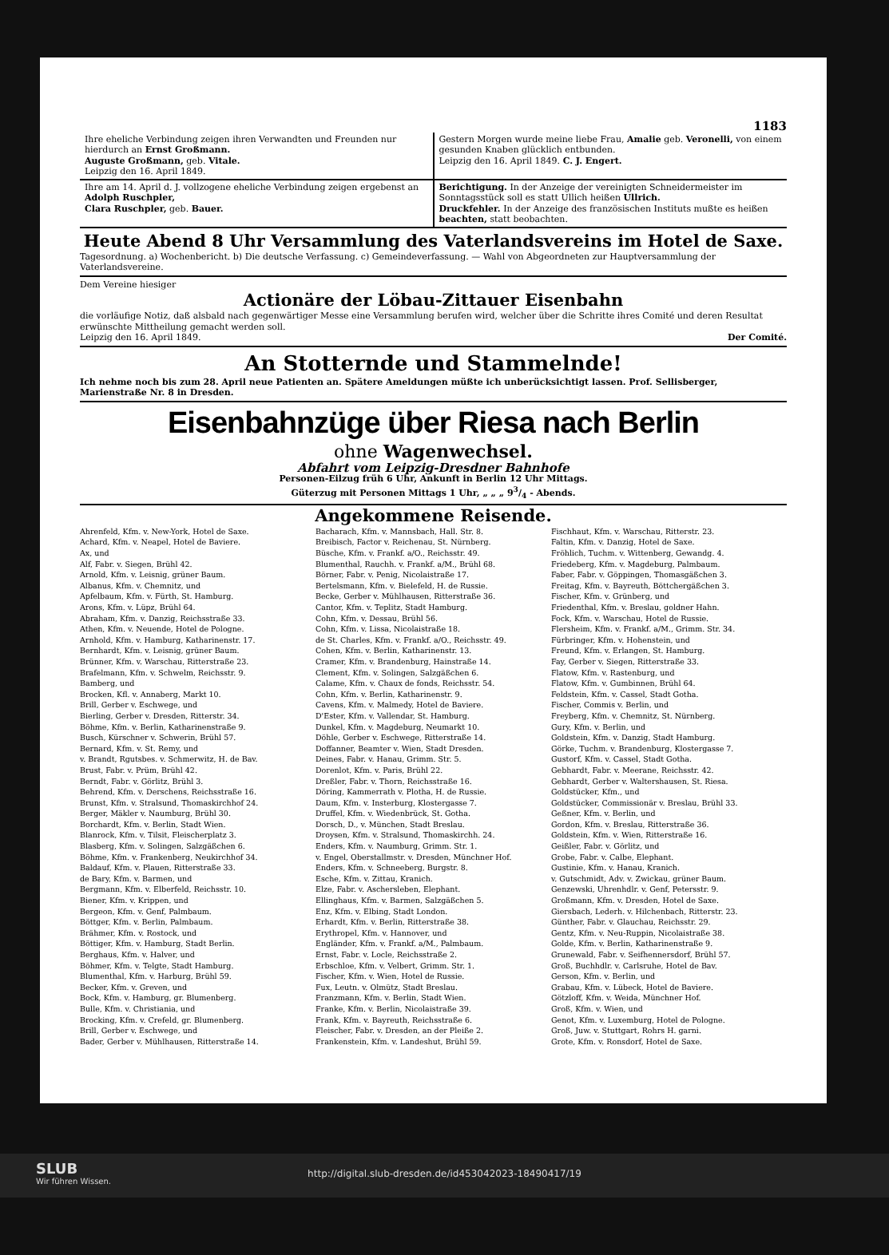1183
Ihre eheliche Verbindung zeigen ihren Verwandten und Freunden nur hierdurch an Ernst Großmann.
Auguste Großmann, geb. Vitale.
Leipzig den 16. April 1849.
Gestern Morgen wurde meine liebe Frau, Amalie geb. Veronelli, von einem gesunden Knaben glücklich entbunden.
Leipzig den 16. April 1849. C. J. Engert.
Ihre am 14. April d. J. vollzogene eheliche Verbindung zeigen ergebenst an
Adolph Ruschpler,
Clara Ruschpler, geb. Bauer.
Berichtigung. In der Anzeige der vereinigten Schneidermeister im Sonntagsstück soll es statt Ullich heißen Ullrich.
Druckfehler. In der Anzeige des französischen Instituts mußte es heißen beachten, statt beobachten.
Heute Abend 8 Uhr Versammlung des Vaterlandsvereins im Hotel de Saxe.
Tagesordnung. a) Wochenbericht. b) Die deutsche Verfassung. c) Gemeindeverfassung. — Wahl von Abgeordneten zur Hauptversammlung der Vaterlandsvereine.
Dem Vereine hiesiger
Actionäre der Löbau-Zittauer Eisenbahn
die vorläufige Notiz, daß alsbald nach gegenwärtiger Messe eine Versammlung berufen wird, welcher über die Schritte ihres Comité und deren Resultat erwünschte Mittheilung gemacht werden soll.
Leipzig den 16. April 1849. Der Comité.
An Stotternde und Stammelnde!
Ich nehme noch bis zum 28. April neue Patienten an. Spätere Amel­dungen müßte ich unberücksichtigt lassen. Prof. Sellisberger, Marienstraße Nr. 8 in Dresden.
Eisenbahnzüge über Riesa nach Berlin
ohne Wagenwechsel.
Abfahrt vom Leipzig-Dresdner Bahnhofe
Personen-Eilzug früh 6 Uhr, Ankunft in Berlin 12 Uhr Mittags.
Güterzug mit Personen Mittags 1 Uhr, „ „ „ 93/4 - Abends.
Angekommene Reisende.
Ahrenfeld, Kfm. v. New-York, Hotel de Saxe.
Achard, Kfm. v. Neapel, Hotel de Baviere.
Ax, und
Alf, Fabr. v. Siegen, Brühl 42.
Arnold, Kfm. v. Leisnig, grüner Baum.
Albanus, Kfm. v. Chemnitz, und
Apfelbaum, Kfm. v. Fürth, St. Hamburg.
Arons, Kfm. v. Lüpz, Brühl 64.
Abraham, Kfm. v. Danzig, Reichsstraße 33.
Athen, Kfm. v. Neuende, Hotel de Pologne.
Arnhold, Kfm. v. Hamburg, Katharinenstr. 17.
Bernhardt, Kfm. v. Leisnig, grüner Baum.
Brünner, Kfm. v. Warschau, Ritterstraße 23.
Brafelmann, Kfm. v. Schwelm, Reichsstr. 9.
Bamberg, und
Brocken, Kfl. v. Annaberg, Markt 10.
Brill, Gerber v. Eschwege, und
Bierling, Gerber v. Dresden, Ritterstr. 34.
Böhme, Kfm. v. Berlin, Katharinenstraße 9.
Busch, Kürschner v. Schwerin, Brühl 57.
Bernard, Kfm. v. St. Remy, und
v. Brandt, Rgutsbes. v. Schmerwitz, H. de Bav.
Brust, Fabr. v. Prüm, Brühl 42.
Berndt, Fabr. v. Görlitz, Brühl 3.
Behrend, Kfm. v. Derschens, Reichsstraße 16.
Brunst, Kfm. v. Stralsund, Thomaskirchhof 24.
Berger, Mäkler v. Naumburg, Brühl 30.
Borchardt, Kfm. v. Berlin, Stadt Wien.
Blanrock, Kfm. v. Tilsit, Fleischerplatz 3.
Blasberg, Kfm. v. Solingen, Salzgäßchen 6.
Böhme, Kfm. v. Frankenberg, Neukirchhof 34.
Baldauf, Kfm. v. Plauen, Ritterstraße 33.
de Bary, Kfm. v. Barmen, und
Bergmann, Kfm. v. Elberfeld, Reichsstr. 10.
Biener, Kfm. v. Krippen, und
Bergeon, Kfm. v. Genf, Palmbaum.
Böttger, Kfm. v. Berlin, Palmbaum.
Brähmer, Kfm. v. Rostock, und
Böttiger, Kfm. v. Hamburg, Stadt Berlin.
Berghaus, Kfm. v. Halver, und
Böhmer, Kfm. v. Telgte, Stadt Hamburg.
Blumenthal, Kfm. v. Harburg, Brühl 59.
Becker, Kfm. v. Greven, und
Bock, Kfm. v. Hamburg, gr. Blumenberg.
Bulle, Kfm. v. Christiania, und
Brocking, Kfm. v. Crefeld, gr. Blumenberg.
Brill, Gerber v. Eschwege, und
Bader, Gerber v. Mühlhausen, Ritterstraße 14.
Bacharach, Kfm. v. Mannsbach, Hall. Str. 8.
Breibisch, Factor v. Reichenau, St. Nürnberg.
Büsche, Kfm. v. Frankf. a/O., Reichsstr. 49.
Blumenthal, Rauchh. v. Frankf. a/M., Brühl 68.
Börner, Fabr. v. Penig, Nicolaistraße 17.
Bertelsmann, Kfm. v. Bielefeld, H. de Russie.
Becke, Gerber v. Mühlhausen, Ritterstraße 36.
Cantor, Kfm. v. Teplitz, Stadt Hamburg.
Cohn, Kfm. v. Dessau, Brühl 56.
Cohn, Kfm. v. Lissa, Nicolaistraße 18.
de St. Charles, Kfm. v. Frankf. a/O., Reichsstr. 49.
Cohen, Kfm. v. Berlin, Katharinenstr. 13.
Cramer, Kfm. v. Brandenburg, Hainstraße 14.
Clement, Kfm. v. Solingen, Salzgäßchen 6.
Calame, Kfm. v. Chaux de fonds, Reichsstr. 54.
Cohn, Kfm. v. Berlin, Katharinenstr. 9.
Cavens, Kfm. v. Malmedy, Hotel de Baviere.
D'Ester, Kfm. v. Vallendar, St. Hamburg.
Dunkel, Kfm. v. Magdeburg, Neumarkt 10.
Döhle, Gerber v. Eschwege, Ritterstraße 14.
Doffanner, Beamter v. Wien, Stadt Dresden.
Deines, Fabr. v. Hanau, Grimm. Str. 5.
Dorenlot, Kfm. v. Paris, Brühl 22.
Dreßler, Fabr. v. Thorn, Reichsstraße 16.
Döring, Kammerrath v. Plotha, H. de Russie.
Daum, Kfm. v. Insterburg, Klostergasse 7.
Druffel, Kfm. v. Wiedenbrück, St. Gotha.
Dorsch, D., v. München, Stadt Breslau.
Droysen, Kfm. v. Stralsund, Thomaskirchh. 24.
Enders, Kfm. v. Naumburg, Grimm. Str. 1.
v. Engel, Oberstallmstr. v. Dresden, Münchner Hof.
Enders, Kfm. v. Schneeberg, Burgstr. 8.
Esche, Kfm. v. Zittau, Kranich.
Elze, Fabr. v. Aschersleben, Elephant.
Ellinghaus, Kfm. v. Barmen, Salzgäßchen 5.
Enz, Kfm. v. Elbing, Stadt London.
Erhardt, Kfm. v. Berlin, Ritterstraße 38.
Erythropel, Kfm. v. Hannover, und
Engländer, Kfm. v. Frankf. a/M., Palmbaum.
Ernst, Fabr. v. Locle, Reichsstraße 2.
Erbschloe, Kfm. v. Velbert, Grimm. Str. 1.
Fischer, Kfm. v. Wien, Hotel de Russie.
Fux, Leutn. v. Olmütz, Stadt Breslau.
Franzmann, Kfm. v. Berlin, Stadt Wien.
Franke, Kfm. v. Berlin, Nicolaistraße 39.
Frank, Kfm. v. Bayreuth, Reichsstraße 6.
Fleischer, Fabr. v. Dresden, an der Pleiße 2.
Frankenstein, Kfm. v. Landeshut, Brühl 59.
Fischhaut, Kfm. v. Warschau, Ritterstr. 23.
Faltin, Kfm. v. Danzig, Hotel de Saxe.
Fröhlich, Tuchm. v. Wittenberg, Gewandg. 4.
Friedeberg, Kfm. v. Magdeburg, Palmbaum.
Faber, Fabr. v. Göppingen, Thomasgäßchen 3.
Freitag, Kfm. v. Bayreuth, Böttchergäßchen 3.
Fischer, Kfm. v. Grünberg, und
Friedenthal, Kfm. v. Breslau, goldner Hahn.
Fock, Kfm. v. Warschau, Hotel de Russie.
Flersheim, Kfm. v. Frankf. a/M., Grimm. Str. 34.
Fürbringer, Kfm. v. Hohenstein, und
Freund, Kfm. v. Erlangen, St. Hamburg.
Fay, Gerber v. Siegen, Ritterstraße 33.
Flatow, Kfm. v. Rastenburg, und
Flatow, Kfm. v. Gumbinnen, Brühl 64.
Feldstein, Kfm. v. Cassel, Stadt Gotha.
Fischer, Commis v. Berlin, und
Freyberg, Kfm. v. Chemnitz, St. Nürnberg.
Gury, Kfm. v. Berlin, und
Goldstein, Kfm. v. Danzig, Stadt Hamburg.
Görke, Tuchm. v. Brandenburg, Klostergasse 7.
Gustorf, Kfm. v. Cassel, Stadt Gotha.
Gebhardt, Fabr. v. Meerane, Reichsstr. 42.
Gebhardt, Gerber v. Waltershausen, St. Riesa.
Goldstücker, Kfm., und
Goldstücker, Commissionär v. Breslau, Brühl 33.
Geßner, Kfm. v. Berlin, und
Gordon, Kfm. v. Breslau, Ritterstraße 36.
Goldstein, Kfm. v. Wien, Ritterstraße 16.
Geißler, Fabr. v. Görlitz, und
Grobe, Fabr. v. Calbe, Elephant.
Gustinie, Kfm. v. Hanau, Kranich.
v. Gutschmidt, Adv. v. Zwickau, grüner Baum.
Genzewski, Uhrenhdlr. v. Genf, Petersstr. 9.
Großmann, Kfm. v. Dresden, Hotel de Saxe.
Giersbach, Lederh. v. Hilchenbach, Ritterstr. 23.
Günther, Fabr. v. Glauchau, Reichsstr. 29.
Gentz, Kfm. v. Neu-Ruppin, Nicolaistraße 38.
Golde, Kfm. v. Berlin, Katharinenstraße 9.
Grunewald, Fabr. v. Seifhennersdorf, Brühl 57.
Groß, Buchhdlr. v. Carlsruhe, Hotel de Bav.
Gerson, Kfm. v. Berlin, und
Grabau, Kfm. v. Lübeck, Hotel de Baviere.
Götzloff, Kfm. v. Weida, Münchner Hof.
Groß, Kfm. v. Wien, und
Genot, Kfm. v. Luxemburg, Hotel de Pologne.
Groß, Juw. v. Stuttgart, Rohrs H. garni.
Grote, Kfm. v. Ronsdorf, Hotel de Saxe.
SLUB
Wir führen Wissen.
http://digital.slub-dresden.de/id453042023-18490417/19